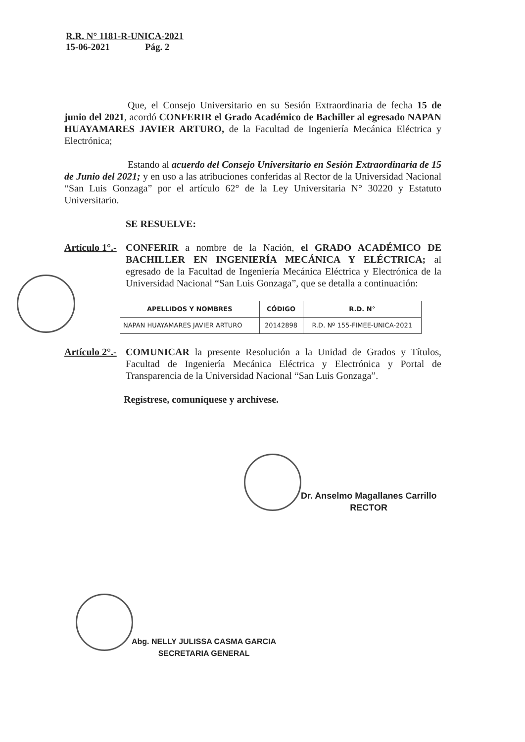R.R. N° 1181-R-UNICA-2021
15-06-2021 Pág. 2
Que, el Consejo Universitario en su Sesión Extraordinaria de fecha 15 de junio del 2021, acordó CONFERIR el Grado Académico de Bachiller al egresado NAPAN HUAYAMARES JAVIER ARTURO, de la Facultad de Ingeniería Mecánica Eléctrica y Electrónica;
Estando al acuerdo del Consejo Universitario en Sesión Extraordinaria de 15 de Junio del 2021; y en uso a las atribuciones conferidas al Rector de la Universidad Nacional “San Luis Gonzaga” por el artículo 62° de la Ley Universitaria N° 30220 y Estatuto Universitario.
SE RESUELVE:
Artículo 1°.-
CONFERIR a nombre de la Nación, el GRADO ACADÉMICO DE BACHILLER EN INGENIERÍA MECÁNICA Y ELÉCTRICA; al egresado de la Facultad de Ingeniería Mecánica Eléctrica y Electrónica de la Universidad Nacional “San Luis Gonzaga”, que se detalla a continuación:
| APELLIDOS Y NOMBRES | CÓDIGO | R.D. N° |
| --- | --- | --- |
| NAPAN HUAYAMARES JAVIER ARTURO | 20142898 | R.D. Nº 155-FIMEE-UNICA-2021 |
Artículo 2°.-
COMUNICAR la presente Resolución a la Unidad de Grados y Títulos, Facultad de Ingeniería Mecánica Eléctrica y Electrónica y Portal de Transparencia de la Universidad Nacional “San Luis Gonzaga”.
Regístrese, comuníquese y archívese.
Dr. Anselmo Magallanes Carrillo
RECTOR
Abg. NELLY JULISSA CASMA GARCIA
SECRETARIA GENERAL